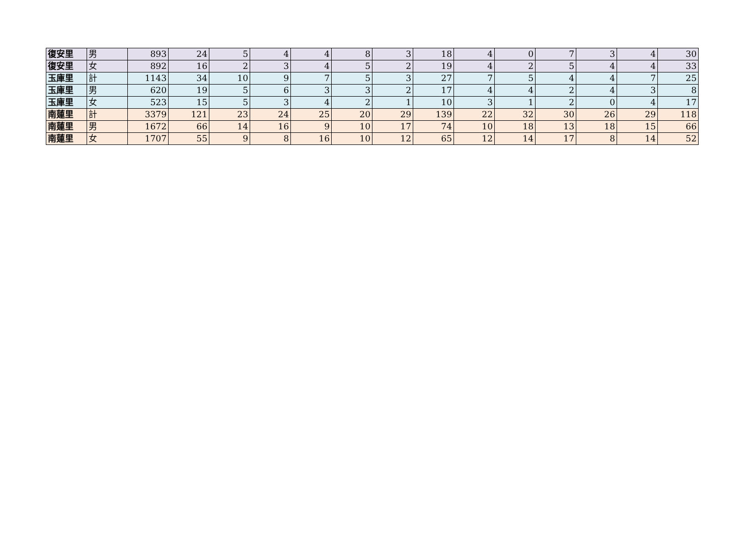| 復安里 | 男 | 893 | 24 | 5 | 4 | 4 | 8 | 3 | 18 | 4 | 0 | 7 | 3 | 4 | 30 |
| 復安里 | 女 | 892 | 16 | 2 | 3 | 4 | 5 | 2 | 19 | 4 | 2 | 5 | 4 | 4 | 33 |
| 玉庫里 | 計 | 1143 | 34 | 10 | 9 | 7 | 5 | 3 | 27 | 7 | 5 | 4 | 4 | 7 | 25 |
| 玉庫里 | 男 | 620 | 19 | 5 | 6 | 3 | 3 | 2 | 17 | 4 | 4 | 2 | 4 | 3 | 8 |
| 玉庫里 | 女 | 523 | 15 | 5 | 3 | 4 | 2 | 1 | 10 | 3 | 1 | 2 | 0 | 4 | 17 |
| 南蓮里 | 計 | 3379 | 121 | 23 | 24 | 25 | 20 | 29 | 139 | 22 | 32 | 30 | 26 | 29 | 118 |
| 南蓮里 | 男 | 1672 | 66 | 14 | 16 | 9 | 10 | 17 | 74 | 10 | 18 | 13 | 18 | 15 | 66 |
| 南蓮里 | 女 | 1707 | 55 | 9 | 8 | 16 | 10 | 12 | 65 | 12 | 14 | 17 | 8 | 14 | 52 |